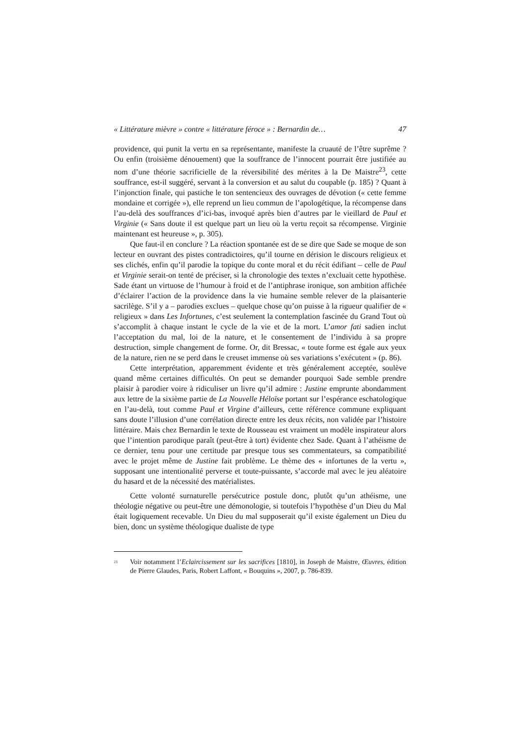« Littérature mièvre » contre « littérature féroce » : Bernardin de… 47
providence, qui punit la vertu en sa représentante, manifeste la cruauté de l’être suprême ? Ou enfin (troisième dénouement) que la souffrance de l’innocent pourrait être justifiée au nom d’une théorie sacrificielle de la réversibilité des mérites à la De Maistre<sup>23</sup>, cette souffrance, est-il suggéré, servant à la conversion et au salut du coupable (p. 185) ? Quant à l’injonction finale, qui pastiche le ton sentencieux des ouvrages de dévotion (« cette femme mondaine et corrigée »), elle reprend un lieu commun de l’apologétique, la récompense dans l’au-delà des souffrances d’ici-bas, invoqué après bien d’autres par le vieillard de Paul et Virginie (« Sans doute il est quelque part un lieu où la vertu reçoit sa récompense. Virginie maintenant est heureuse », p. 305).
Que faut-il en conclure ? La réaction spontanée est de se dire que Sade se moque de son lecteur en ouvrant des pistes contradictoires, qu’il tourne en dérision le discours religieux et ses clichés, enfin qu’il parodie la topique du conte moral et du récit édifiant – celle de Paul et Virginie serait-on tenté de préciser, si la chronologie des textes n’excluait cette hypothèse. Sade étant un virtuose de l’humour à froid et de l’antiphrase ironique, son ambition affichée d’éclairer l’action de la providence dans la vie humaine semble relever de la plaisanterie sacrilège. S’il y a – parodies exclues – quelque chose qu’on puisse à la rigueur qualifier de « religieux » dans Les Infortunes, c’est seulement la contemplation fascinée du Grand Tout où s’accomplit à chaque instant le cycle de la vie et de la mort. L’amor fati sadien inclut l’acceptation du mal, loi de la nature, et le consentement de l’individu à sa propre destruction, simple changement de forme. Or, dit Bressac, « toute forme est égale aux yeux de la nature, rien ne se perd dans le creuset immense où ses variations s’exécutent » (p. 86).
Cette interprétation, apparemment évidente et très généralement acceptée, soulève quand même certaines difficultés. On peut se demander pourquoi Sade semble prendre plaisir à parodier voire à ridiculiser un livre qu’il admire : Justine emprunte abondamment aux lettre de la sixième partie de La Nouvelle Héloïse portant sur l’espérance eschatologique en l’au-delà, tout comme Paul et Virgine d’ailleurs, cette référence commune expliquant sans doute l’illusion d’une corrélation directe entre les deux récits, non validée par l’histoire littéraire. Mais chez Bernardin le texte de Rousseau est vraiment un modèle inspirateur alors que l’intention parodique paraît (peut-être à tort) évidente chez Sade. Quant à l’athéisme de ce dernier, tenu pour une certitude par presque tous ses commentateurs, sa compatibilité avec le projet même de Justine fait problème. Le thème des « infortunes de la vertu », supposant une intentionalité perverse et toute-puissante, s’accorde mal avec le jeu aléatoire du hasard et de la nécessité des matérialistes.
Cette volonté surnaturelle persécutrice postule donc, plutôt qu’un athéisme, une théologie négative ou peut-être une démonologie, si toutefois l’hypothèse d’un Dieu du Mal était logiquement recevable. Un Dieu du mal supposerait qu’il existe également un Dieu du bien, donc un système théologique dualiste de type
<sup>23</sup> Voir notamment l’Eclaircissement sur les sacrifices [1810], in Joseph de Maistre, Œuvres, édition de Pierre Glaudes, Paris, Robert Laffont, « Bouquins », 2007, p. 786-839.